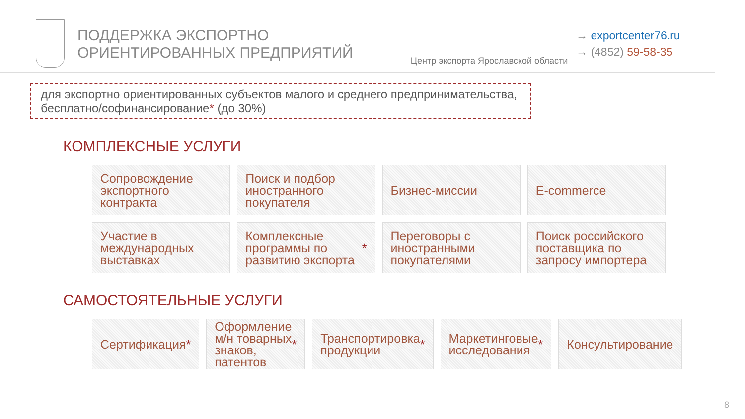ПОДДЕРЖКА ЭКСПОРТНО
ОРИЕНТИРОВАННЫХ ПРЕДПРИЯТИЙ
Центр экспорта Ярославской области
→ exportcenter76.ru
→ (4852) 59-58-35
для экспортно ориентированных субъектов малого и среднего предпринимательства, бесплатно/софинансирование* (до 30%)
КОМПЛЕКСНЫЕ УСЛУГИ
Сопровождение экспортного контракта
Поиск и подбор иностранного покупателя
Бизнес-миссии
E-commerce
Участие в международных выставках
Комплексные программы по развитию экспорта *
Переговоры с иностранными покупателями
Поиск российского поставщика по запросу импортера
САМОСТОЯТЕЛЬНЫЕ УСЛУГИ
Сертификация *
Оформление м/н товарных знаков, патентов *
Транспортировка продукции *
Маркетинговые исследования *
Консультирование
8